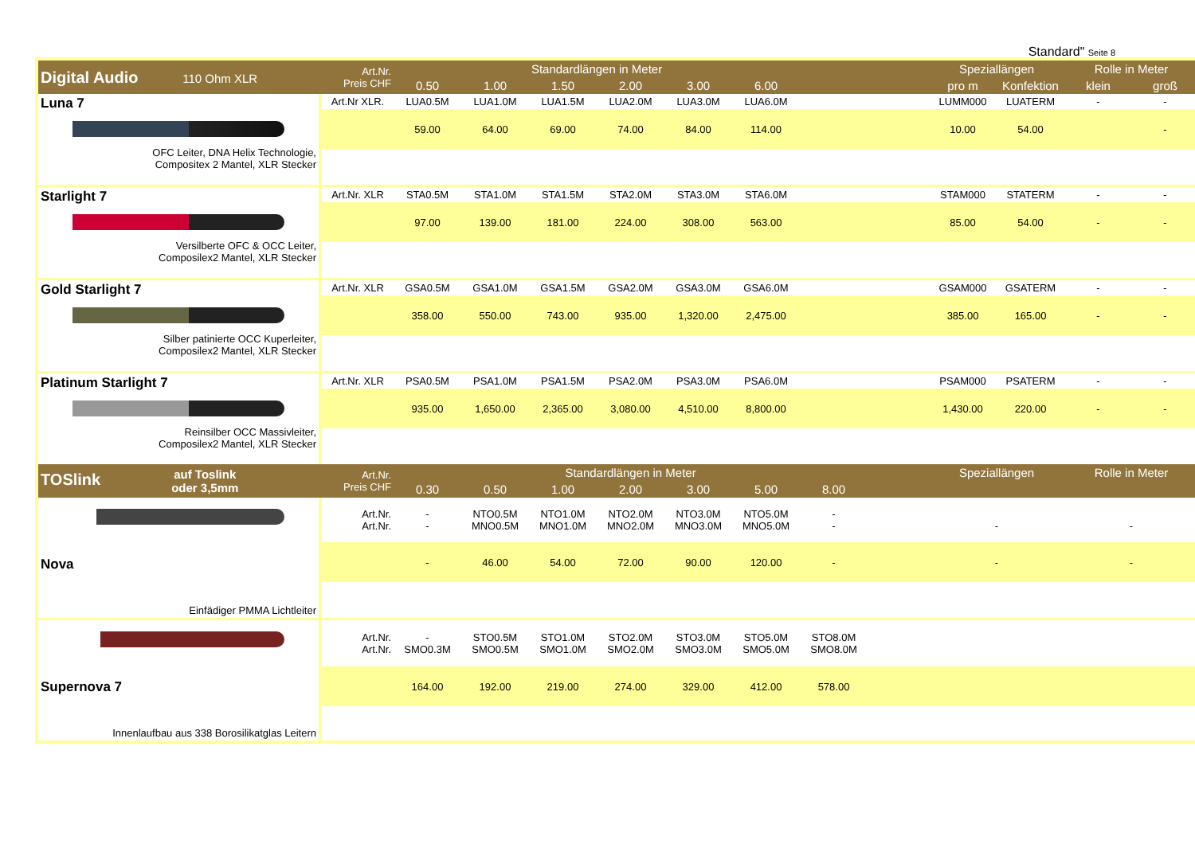Standard" Seite 8
| Digital Audio 110 Ohm XLR | Art.Nr. Preis CHF | Standardlängen in Meter | | | | | | | | Speziallängen | | Rolle in Meter | |
| --- | --- | --- | --- | --- | --- | --- | --- | --- | --- | --- | --- | --- | --- |
| | | 0.50 | 1.00 | 1.50 | 2.00 | 3.00 | 6.00 | | | pro m | Konfektion | klein | groß |
| Luna 7 OFC Leiter, DNA Helix Technologie, Compositex 2 Mantel, XLR Stecker | Art.Nr XLR. | LUA0.5M | LUA1.0M | LUA1.5M | LUA2.0M | LUA3.0M | LUA6.0M | | | LUMM000 | LUATERM | - | - |
| | | 59.00 | 64.00 | 69.00 | 74.00 | 84.00 | 114.00 | | | 10.00 | 54.00 | | - |
| Starlight 7 Versilberte OFC & OCC Leiter, Composilex2 Mantel, XLR Stecker | Art.Nr. XLR | STA0.5M | STA1.0M | STA1.5M | STA2.0M | STA3.0M | STA6.0M | | | STAM000 | STATERM | - | - |
| | | 97.00 | 139.00 | 181.00 | 224.00 | 308.00 | 563.00 | | | 85.00 | 54.00 | - | - |
| Gold Starlight 7 Silber patinierte OCC Kuperleiter, Composilex2 Mantel, XLR Stecker | Art.Nr. XLR | GSA0.5M | GSA1.0M | GSA1.5M | GSA2.0M | GSA3.0M | GSA6.0M | | | GSAM000 | GSATERM | - | - |
| | | 358.00 | 550.00 | 743.00 | 935.00 | 1,320.00 | 2,475.00 | | | 385.00 | 165.00 | - | - |
| Platinum Starlight 7 Reinsilber OCC Massivleiter, Composilex2 Mantel, XLR Stecker | Art.Nr. XLR | PSA0.5M | PSA1.0M | PSA1.5M | PSA2.0M | PSA3.0M | PSA6.0M | | | PSAM000 | PSATERM | - | - |
| | | 935.00 | 1,650.00 | 2,365.00 | 3,080.00 | 4,510.00 | 8,800.00 | | | 1,430.00 | 220.00 | - | - |
| TOSlink auf Toslink oder 3,5mm | Art.Nr. Preis CHF | Standardlängen in Meter | | | | | | | | Speziallängen | | Rolle in Meter | |
| | | 0.30 | 0.50 | 1.00 | 2.00 | 3.00 | 5.00 | 8.00 | | | | | |
| Nova Einfädiger PMMA Lichtleiter | Art.Nr. Art.Nr. | - - | NTO0.5M MNO0.5M | NTO1.0M MNO1.0M | NTO2.0M MNO2.0M | NTO3.0M MNO3.0M | NTO5.0M MNO5.0M | - - | | - | | - | |
| | | - | 46.00 | 54.00 | 72.00 | 90.00 | 120.00 | - | | - | | - | |
| Supernova 7 Innenlaufbau aus 338 Borosilikatglas Leitern | Art.Nr. Art.Nr. | - SMO0.3M | STO0.5M SMO0.5M | STO1.0M SMO1.0M | STO2.0M SMO2.0M | STO3.0M SMO3.0M | STO5.0M SMO5.0M | STO8.0M SMO8.0M | | | | | |
| | | 164.00 | 192.00 | 219.00 | 274.00 | 329.00 | 412.00 | 578.00 | | | | | |